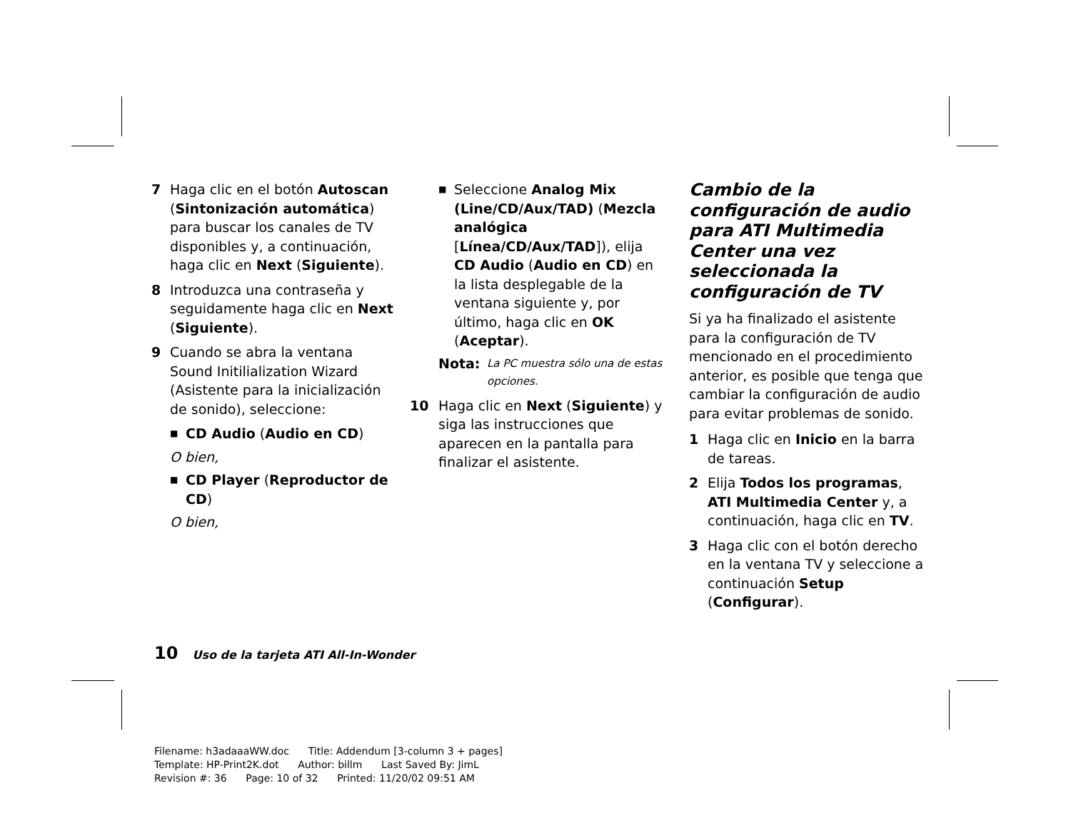7 Haga clic en el botón Autoscan (Sintonización automática) para buscar los canales de TV disponibles y, a continuación, haga clic en Next (Siguiente).
8 Introduzca una contraseña y seguidamente haga clic en Next (Siguiente).
9 Cuando se abra la ventana Sound Initilialization Wizard (Asistente para la inicialización de sonido), seleccione:
■ CD Audio (Audio en CD)
O bien,
■ CD Player (Reproductor de CD)
O bien,
■ Seleccione Analog Mix (Line/CD/Aux/TAD) (Mezcla analógica [Línea/CD/Aux/TAD]), elija CD Audio (Audio en CD) en la lista desplegable de la ventana siguiente y, por último, haga clic en OK (Aceptar).
Nota: La PC muestra sólo una de estas opciones.
10 Haga clic en Next (Siguiente) y siga las instrucciones que aparecen en la pantalla para finalizar el asistente.
Cambio de la configuración de audio para ATI Multimedia Center una vez seleccionada la configuración de TV
Si ya ha finalizado el asistente para la configuración de TV mencionado en el procedimiento anterior, es posible que tenga que cambiar la configuración de audio para evitar problemas de sonido.
1 Haga clic en Inicio en la barra de tareas.
2 Elija Todos los programas, ATI Multimedia Center y, a continuación, haga clic en TV.
3 Haga clic con el botón derecho en la ventana TV y seleccione a continuación Setup (Configurar).
10 Uso de la tarjeta ATI All-In-Wonder
Filename: h3adaaaWW.doc Title: Addendum [3-column 3 + pages]
Template: HP-Print2K.dot Author: billm Last Saved By: JimL
Revision #: 36 Page: 10 of 32 Printed: 11/20/02 09:51 AM